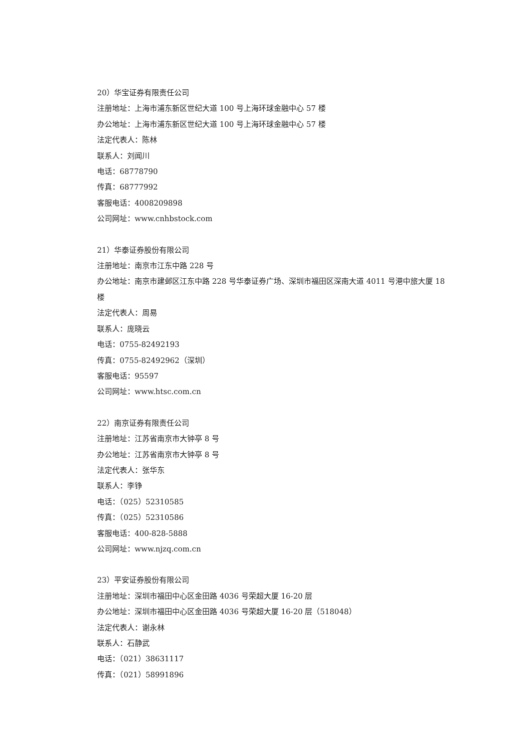20）华宝证券有限责任公司
注册地址：上海市浦东新区世纪大道 100 号上海环球金融中心 57 楼
办公地址：上海市浦东新区世纪大道 100 号上海环球金融中心 57 楼
法定代表人：陈林
联系人：刘闻川
电话：68778790
传真：68777992
客服电话：4008209898
公司网址：www.cnhbstock.com
21）华泰证券股份有限公司
注册地址：南京市江东中路 228 号
办公地址：南京市建邺区江东中路 228 号华泰证券广场、深圳市福田区深南大道 4011 号港中旅大厦 18 楼
法定代表人：周易
联系人：庞晓云
电话：0755-82492193
传真：0755-82492962（深圳）
客服电话：95597
公司网址：www.htsc.com.cn
22）南京证券有限责任公司
注册地址：江苏省南京市大钟亭 8 号
办公地址：江苏省南京市大钟亭 8 号
法定代表人：张华东
联系人：李铮
电话：（025）52310585
传真：（025）52310586
客服电话：400-828-5888
公司网址：www.njzq.com.cn
23）平安证券股份有限公司
注册地址：深圳市福田中心区金田路 4036 号荣超大厦 16-20 层
办公地址：深圳市福田中心区金田路 4036 号荣超大厦 16-20 层（518048）
法定代表人：谢永林
联系人：石静武
电话：（021）38631117
传真：（021）58991896